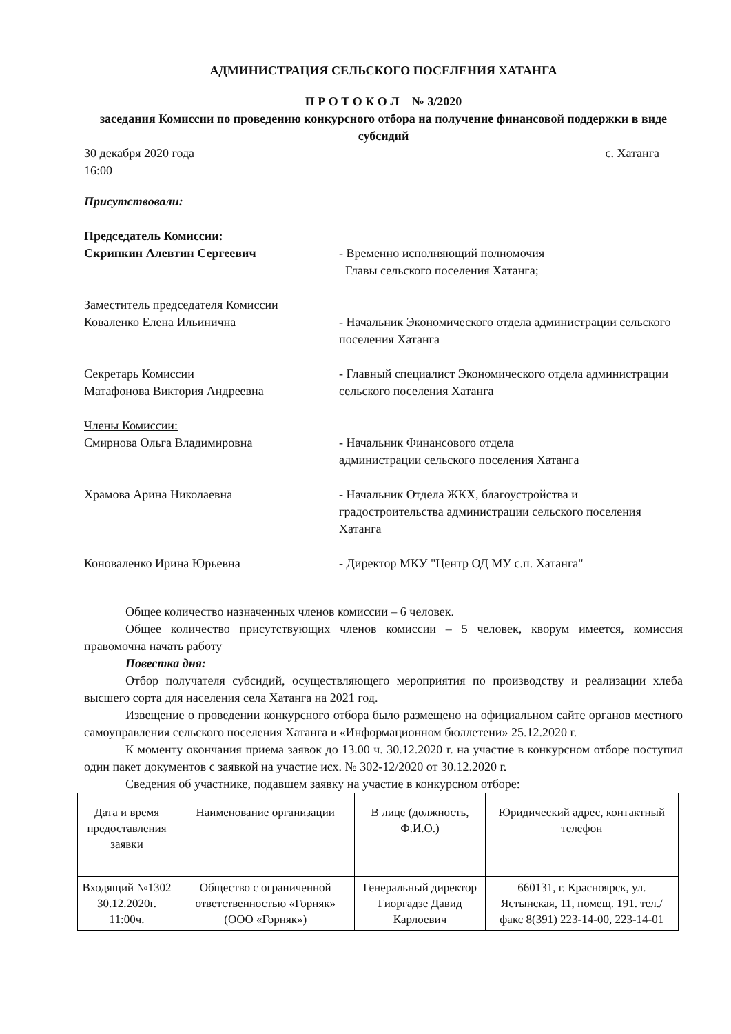АДМИНИСТРАЦИЯ СЕЛЬСКОГО ПОСЕЛЕНИЯ ХАТАНГА
П Р О Т О К О Л № 3/2020
заседания Комиссии по проведению конкурсного отбора на получение финансовой поддержки в виде субсидий
30 декабря 2020 года с. Хатанга
16:00
Присутствовали:
Председатель Комиссии:
Скрипкин Алевтин Сергеевич - Временно исполняющий полномочия
Главы сельского поселения Хатанга;
Заместитель председателя Комиссии
Коваленко Елена Ильинична - Начальник Экономического отдела администрации сельского поселения Хатанга
Секретарь Комиссии
Матафонова Виктория Андреевна
- Главный специалист Экономического отдела администрации сельского поселения Хатанга
Члены Комиссии:
Смирнова Ольга Владимировна - Начальник Финансового отдела
администрации сельского поселения Хатанга
Храмова Арина Николаевна - Начальник Отдела ЖКХ, благоустройства и градостроительства администрации сельского поселения Хатанга
Коноваленко Ирина Юрьевна - Директор МКУ "Центр ОД МУ с.п. Хатанга"
Общее количество назначенных членов комиссии – 6 человек.
Общее количество присутствующих членов комиссии – 5 человек, кворум имеется, комиссия правомочна начать работу
Повестка дня:
Отбор получателя субсидий, осуществляющего мероприятия по производству и реализации хлеба высшего сорта для населения села Хатанга на 2021 год.
Извещение о проведении конкурсного отбора было размещено на официальном сайте органов местного самоуправления сельского поселения Хатанга в «Информационном бюллетени» 25.12.2020 г.
К моменту окончания приема заявок до 13.00 ч. 30.12.2020 г. на участие в конкурсном отборе поступил один пакет документов с заявкой на участие исх. № 302-12/2020 от 30.12.2020 г.
Сведения об участнике, подавшем заявку на участие в конкурсном отборе:
| Дата и время предоставления заявки | Наименование организации | В лице (должность, Ф.И.О.) | Юридический адрес, контактный телефон |
| Входящий №1302 30.12.2020г. 11:00ч. | Общество с ограниченной ответственностью «Горняк» (ООО «Горняк») | Генеральный директор Гиоргадзе Давид Карлоевич | 660131, г. Красноярск, ул. Ястынская, 11, помещ. 191. тел./факс 8(391) 223-14-00, 223-14-01 |